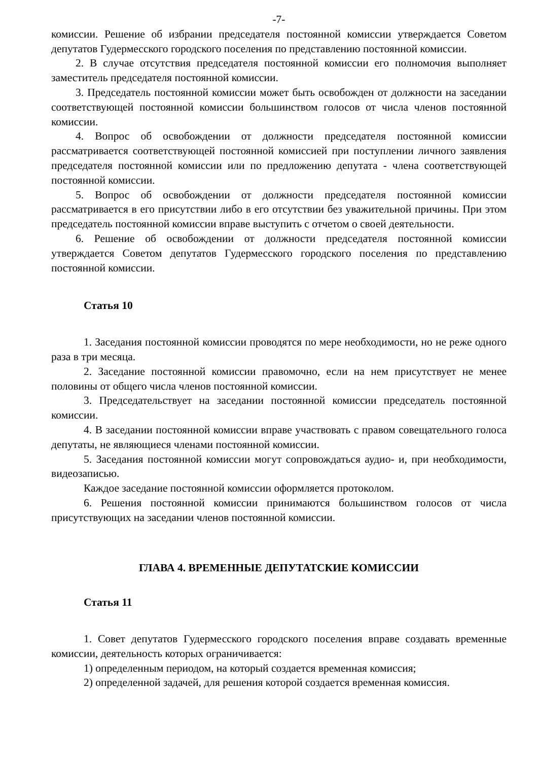-7-
комиссии. Решение об избрании председателя постоянной комиссии утверждается Советом депутатов Гудермесского городского поселения по представлению постоянной комиссии.
2. В случае отсутствия председателя постоянной комиссии его полномочия выполняет заместитель председателя постоянной комиссии.
3. Председатель постоянной комиссии может быть освобожден от должности на заседании соответствующей постоянной комиссии большинством голосов от числа членов постоянной комиссии.
4. Вопрос об освобождении от должности председателя постоянной комиссии рассматривается соответствующей постоянной комиссией при поступлении личного заявления председателя постоянной комиссии или по предложению депутата - члена соответствующей постоянной комиссии.
5. Вопрос об освобождении от должности председателя постоянной комиссии рассматривается в его присутствии либо в его отсутствии без уважительной причины. При этом председатель постоянной комиссии вправе выступить с отчетом о своей деятельности.
6. Решение об освобождении от должности председателя постоянной комиссии утверждается Советом депутатов Гудермесского городского поселения по представлению постоянной комиссии.
Статья 10
1. Заседания постоянной комиссии проводятся по мере необходимости, но не реже одного раза в три месяца.
2. Заседание постоянной комиссии правомочно, если на нем присутствует не менее половины от общего числа членов постоянной комиссии.
3. Председательствует на заседании постоянной комиссии председатель постоянной комиссии.
4. В заседании постоянной комиссии вправе участвовать с правом совещательного голоса депутаты, не являющиеся членами постоянной комиссии.
5. Заседания постоянной комиссии могут сопровождаться аудио- и, при необходимости, видеозаписью.
Каждое заседание постоянной комиссии оформляется протоколом.
6. Решения постоянной комиссии принимаются большинством голосов от числа присутствующих на заседании членов постоянной комиссии.
ГЛАВА 4. ВРЕМЕННЫЕ ДЕПУТАТСКИЕ КОМИССИИ
Статья 11
1. Совет депутатов Гудермесского городского поселения вправе создавать временные комиссии, деятельность которых ограничивается:
1) определенным периодом, на который создается временная комиссия;
2) определенной задачей, для решения которой создается временная комиссия.